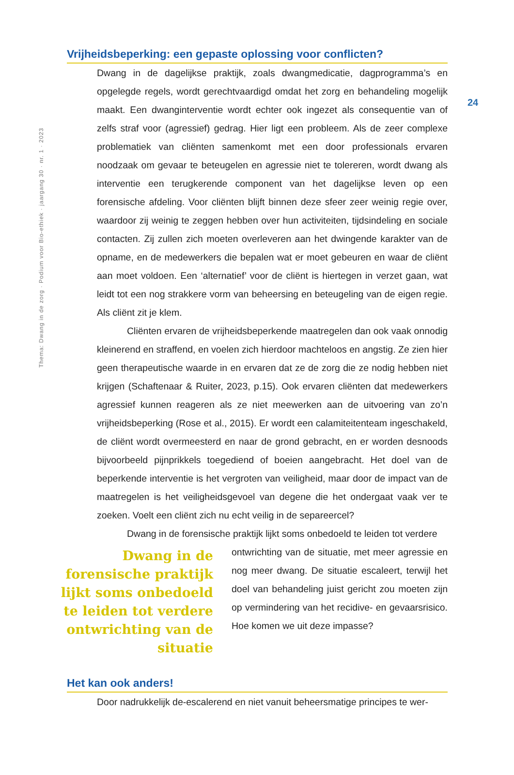Thema: Dwang in de zorg · Podium voor Bio-ethiek · jaargang 30 · nr. 1 · 2023
24
Vrijheidsbeperking: een gepaste oplossing voor conflicten?
Dwang in de dagelijkse praktijk, zoals dwangmedicatie, dagprogramma’s en opgelegde regels, wordt gerechtvaardigd omdat het zorg en behandeling mogelijk maakt. Een dwanginterventie wordt echter ook ingezet als consequentie van of zelfs straf voor (agressief) gedrag. Hier ligt een probleem. Als de zeer complexe problematiek van cliënten samenkomt met een door professionals ervaren noodzaak om gevaar te beteugelen en agressie niet te tolereren, wordt dwang als interventie een terugkerende component van het dagelijkse leven op een forensische afdeling. Voor cliënten blijft binnen deze sfeer zeer weinig regie over, waardoor zij weinig te zeggen hebben over hun activiteiten, tijdsindeling en sociale contacten. Zij zullen zich moeten overleveren aan het dwingende karakter van de opname, en de medewerkers die bepalen wat er moet gebeuren en waar de cliënt aan moet voldoen. Een ‘alternatief’ voor de cliënt is hiertegen in verzet gaan, wat leidt tot een nog strakkere vorm van beheersing en beteugeling van de eigen regie. Als cliënt zit je klem.
Cliënten ervaren de vrijheidsbeperkende maatregelen dan ook vaak onnodig kleinerend en straffend, en voelen zich hierdoor machteloos en angstig. Ze zien hier geen therapeutische waarde in en ervaren dat ze de zorg die ze nodig hebben niet krijgen (Schaftenaar & Ruiter, 2023, p.15). Ook ervaren cliënten dat medewerkers agressief kunnen reageren als ze niet meewerken aan de uitvoering van zo’n vrijheidsbeperking (Rose et al., 2015). Er wordt een calamiteitenteam ingeschakeld, de cliënt wordt overmeesterd en naar de grond gebracht, en er worden desnoods bijvoorbeeld pijnprikkels toegediend of boeien aangebracht. Het doel van de beperkende interventie is het vergroten van veiligheid, maar door de impact van de maatregelen is het veiligheidsgevoel van degene die het ondergaat vaak ver te zoeken. Voelt een cliënt zich nu echt veilig in de separeercel?
Dwang in de forensische praktijk lijkt soms onbedoeld te leiden tot verdere
Dwang in de forensische praktijk lijkt soms onbedoeld te leiden tot verdere ontwrichting van de situatie
ontwrichting van de situatie, met meer agressie en nog meer dwang. De situatie escaleert, terwijl het doel van behandeling juist gericht zou moeten zijn op vermindering van het recidive- en gevaarsrisico. Hoe komen we uit deze impasse?
Het kan ook anders!
Door nadrukkelijk de-escalerend en niet vanuit beheersmatige principes te wer-